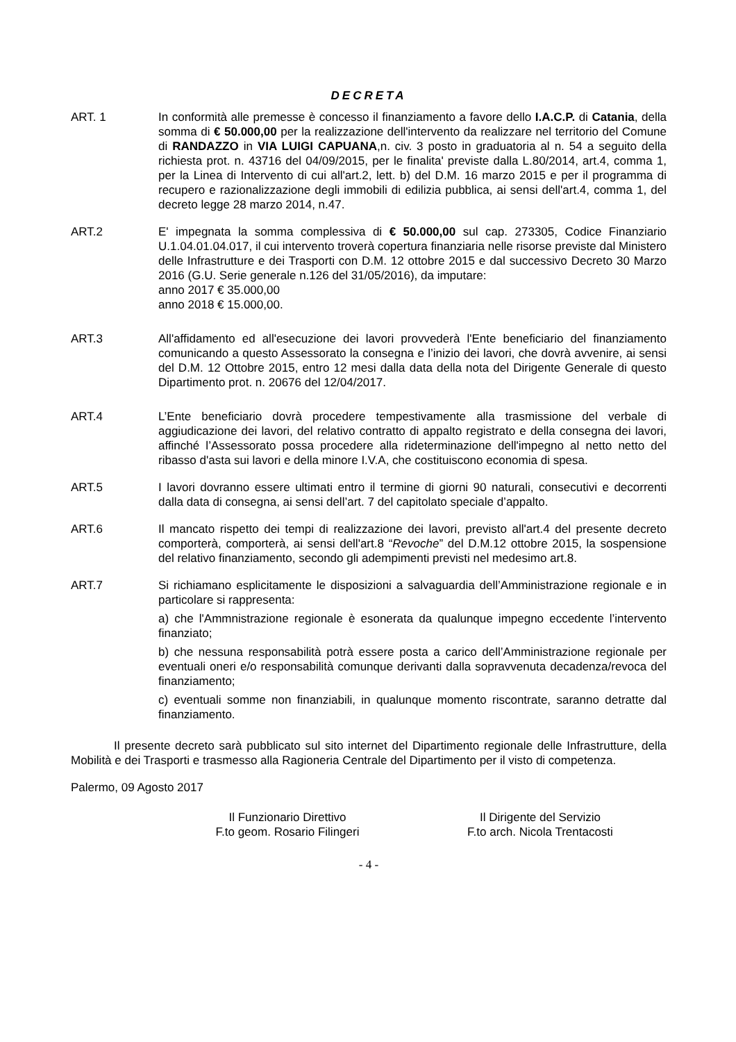DECRETA
ART. 1 In conformità alle premesse è concesso il finanziamento a favore dello I.A.C.P. di Catania, della somma di € 50.000,00 per la realizzazione dell'intervento da realizzare nel territorio del Comune di RANDAZZO in VIA LUIGI CAPUANA,n. civ. 3 posto in graduatoria al n. 54 a seguito della richiesta prot. n. 43716 del 04/09/2015, per le finalita' previste dalla L.80/2014, art.4, comma 1, per la Linea di Intervento di cui all'art.2, lett. b) del D.M. 16 marzo 2015 e per il programma di recupero e razionalizzazione degli immobili di edilizia pubblica, ai sensi dell'art.4, comma 1, del decreto legge 28 marzo 2014, n.47.
ART.2 E' impegnata la somma complessiva di € 50.000,00 sul cap. 273305, Codice Finanziario U.1.04.01.04.017, il cui intervento troverà copertura finanziaria nelle risorse previste dal Ministero delle Infrastrutture e dei Trasporti con D.M. 12 ottobre 2015 e dal successivo Decreto 30 Marzo 2016 (G.U. Serie generale n.126 del 31/05/2016), da imputare:
anno 2017 € 35.000,00
anno 2018 € 15.000,00.
ART.3 All'affidamento ed all'esecuzione dei lavori provvederà l'Ente beneficiario del finanziamento comunicando a questo Assessorato la consegna e l’inizio dei lavori, che dovrà avvenire, ai sensi del D.M. 12 Ottobre 2015, entro 12 mesi dalla data della nota del Dirigente Generale di questo Dipartimento prot. n. 20676 del 12/04/2017.
ART.4 L’Ente beneficiario dovrà procedere tempestivamente alla trasmissione del verbale di aggiudicazione dei lavori, del relativo contratto di appalto registrato e della consegna dei lavori, affinché l’Assessorato possa procedere alla rideterminazione dell'impegno al netto netto del ribasso d'asta sui lavori e della minore I.V.A, che costituiscono economia di spesa.
ART.5 I lavori dovranno essere ultimati entro il termine di giorni 90 naturali, consecutivi e decorrenti dalla data di consegna, ai sensi dell’art. 7 del capitolato speciale d’appalto.
ART.6 Il mancato rispetto dei tempi di realizzazione dei lavori, previsto all'art.4 del presente decreto comporterà, comporterà, ai sensi dell'art.8 “Revoche” del D.M.12 ottobre 2015, la sospensione del relativo finanziamento, secondo gli adempimenti previsti nel medesimo art.8.
ART.7 Si richiamano esplicitamente le disposizioni a salvaguardia dell’Amministrazione regionale e in particolare si rappresenta:
a) che l'Ammnistrazione regionale è esonerata da qualunque impegno eccedente l’intervento finanziato;
b) che nessuna responsabilità potrà essere posta a carico dell’Amministrazione regionale per eventuali oneri e/o responsabilità comunque derivanti dalla sopravvenuta decadenza/revoca del finanziamento;
c) eventuali somme non finanziabili, in qualunque momento riscontrate, saranno detratte dal finanziamento.
Il presente decreto sarà pubblicato sul sito internet del Dipartimento regionale delle Infrastrutture, della Mobilità e dei Trasporti e trasmesso alla Ragioneria Centrale del Dipartimento per il visto di competenza.
Palermo, 09 Agosto 2017
Il Funzionario Direttivo
F.to geom. Rosario Filingeri
Il Dirigente del Servizio
F.to arch. Nicola Trentacosti
- 4 -